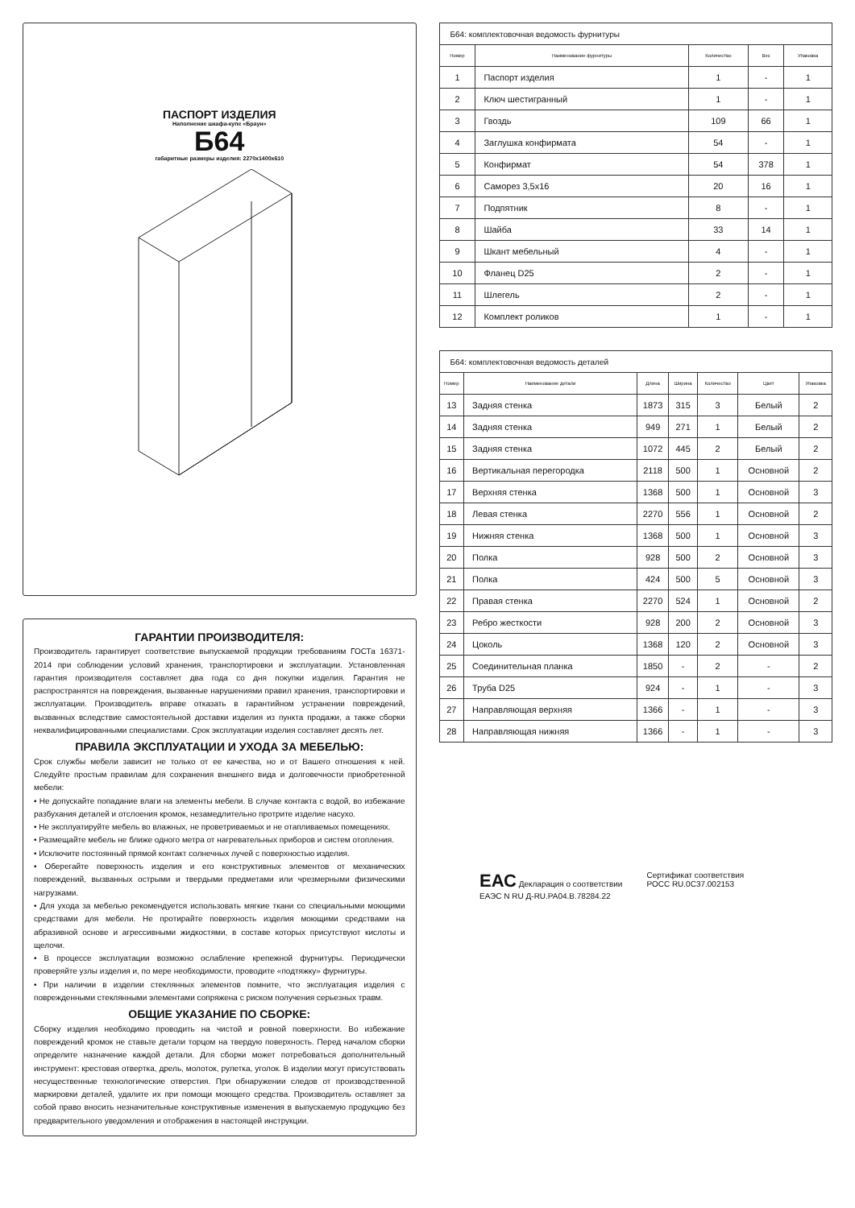ПАСПОРТ ИЗДЕЛИЯ
Наполнение шкафа-купе «Браун»
Б64
габаритные размеры изделия: 2270x1400x610
ГАРАНТИИ ПРОИЗВОДИТЕЛЯ:
Производитель гарантирует соответствие выпускаемой продукции требованиям ГОСТа 16371-2014 при соблюдении условий хранения, транспортировки и эксплуатации. Установленная гарантия производителя составляет два года со дня покупки изделия. Гарантия не распространятся на повреждения, вызванные нарушениями правил хранения, транспортировки и эксплуатации. Производитель вправе отказать в гарантийном устранении повреждений, вызванных вследствие самостоятельной доставки изделия из пункта продажи, а также сборки неквалифицированными специалистами. Срок эксплуатации изделия составляет десять лет.
ПРАВИЛА ЭКСПЛУАТАЦИИ И УХОДА ЗА МЕБЕЛЬЮ:
Срок службы мебели зависит не только от ее качества, но и от Вашего отношения к ней. Следуйте простым правилам для сохранения внешнего вида и долговечности приобретенной мебели:
• Не допускайте попадание влаги на элементы мебели. В случае контакта с водой, во избежание разбухания деталей и отслоения кромок, незамедлительно протрите изделие насухо.
• Не эксплуатируйте мебель во влажных, не проветриваемых и не отапливаемых помещениях.
• Размещайте мебель не ближе одного метра от нагревательных приборов и систем отопления.
• Исключите постоянный прямой контакт солнечных лучей с поверхностью изделия.
• Оберегайте поверхность изделия и его конструктивных элементов от механических повреждений, вызванных острыми и твердыми предметами или чрезмерными физическими нагрузками.
• Для ухода за мебелью рекомендуется использовать мягкие ткани со специальными моющими средствами для мебели. Не протирайте поверхность изделия моющими средствами на абразивной основе и агрессивными жидкостями, в составе которых присутствуют кислоты и щелочи.
• В процессе эксплуатации возможно ослабление крепежной фурнитуры. Периодически проверяйте узлы изделия и, по мере необходимости, проводите «подтяжку» фурнитуры.
• При наличии в изделии стеклянных элементов помните, что эксплуатация изделия с поврежденными стеклянными элементами сопряжена с риском получения серьезных травм.
ОБЩИЕ УКАЗАНИЕ ПО СБОРКЕ:
Сборку изделия необходимо проводить на чистой и ровной поверхности. Во избежание повреждений кромок не ставьте детали торцом на твердую поверхность. Перед началом сборки определите назначение каждой детали. Для сборки может потребоваться дополнительный инструмент: крестовая отвертка, дрель, молоток, рулетка, уголок. В изделии могут присутствовать несущественные технологические отверстия. При обнаружении следов от производственной маркировки деталей, удалите их при помощи моющего средства. Производитель оставляет за собой право вносить незначительные конструктивные изменения в выпускаемую продукцию без предварительного уведомления и отображения в настоящей инструкции.
| Б64: комплектовочная ведомость фурнитуры | | | | |
| Номер | Наименование фурнитуры | Количество | Вес | Упаковка |
| 1 | Паспорт изделия | 1 | - | 1 |
| 2 | Ключ шестигранный | 1 | - | 1 |
| 3 | Гвоздь | 109 | 66 | 1 |
| 4 | Заглушка конфирмата | 54 | - | 1 |
| 5 | Конфирмат | 54 | 378 | 1 |
| 6 | Саморез 3,5x16 | 20 | 16 | 1 |
| 7 | Подпятник | 8 | - | 1 |
| 8 | Шайба | 33 | 14 | 1 |
| 9 | Шкант мебельный | 4 | - | 1 |
| 10 | Фланец D25 | 2 | - | 1 |
| 11 | Шлегель | 2 | - | 1 |
| 12 | Комплект роликов | 1 | - | 1 |
| Б64: комплектовочная ведомость деталей | | | | | | |
| Номер | Наименование детали | Длина | Ширина | Количество | Цвет | Упаковка |
| 13 | Задняя стенка | 1873 | 315 | 3 | Белый | 2 |
| 14 | Задняя стенка | 949 | 271 | 1 | Белый | 2 |
| 15 | Задняя стенка | 1072 | 445 | 2 | Белый | 2 |
| 16 | Вертикальная перегородка | 2118 | 500 | 1 | Основной | 2 |
| 17 | Верхняя стенка | 1368 | 500 | 1 | Основной | 3 |
| 18 | Левая стенка | 2270 | 556 | 1 | Основной | 2 |
| 19 | Нижняя стенка | 1368 | 500 | 1 | Основной | 3 |
| 20 | Полка | 928 | 500 | 2 | Основной | 3 |
| 21 | Полка | 424 | 500 | 5 | Основной | 3 |
| 22 | Правая стенка | 2270 | 524 | 1 | Основной | 2 |
| 23 | Ребро жесткости | 928 | 200 | 2 | Основной | 3 |
| 24 | Цоколь | 1368 | 120 | 2 | Основной | 3 |
| 25 | Соединительная планка | 1850 | - | 2 | - | 2 |
| 26 | Труба D25 | 924 | - | 1 | - | 3 |
| 27 | Направляющая верхняя | 1366 | - | 1 | - | 3 |
| 28 | Направляющая нижняя | 1366 | - | 1 | - | 3 |
ЕАС Декларация о соответствии
ЕАЭС N RU Д-RU.PA04.B.78284.22
Сертификат соответствия
РОСС RU.0C37.002153